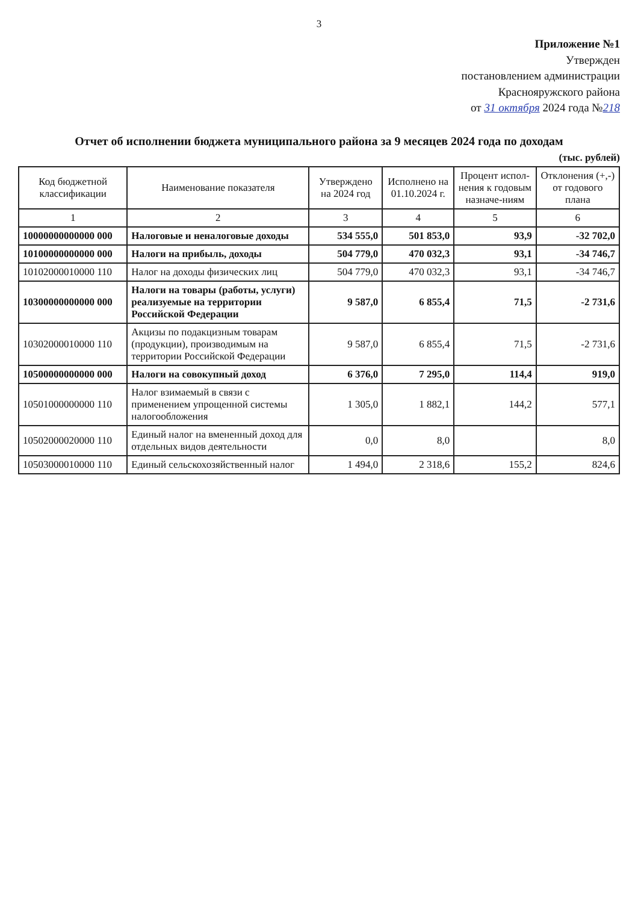3
Приложение №1
Утвержден
постановлением администрации
Краснояружского района
от 31 октября 2024 года №218
Отчет об исполнении бюджета муниципального района за 9 месяцев 2024 года по доходам
(тыс. рублей)
| Код бюджетной классификации | Наименование показателя | Утверждено на 2024 год | Исполнено на 01.10.2024 г. | Процент испол-нения к годовым назначе-ниям | Отклонения (+,-) от годового плана |
| --- | --- | --- | --- | --- | --- |
| 1 | 2 | 3 | 4 | 5 | 6 |
| 10000000000000 000 | Налоговые и неналоговые доходы | 534 555,0 | 501 853,0 | 93,9 | -32 702,0 |
| 10100000000000 000 | Налоги на прибыль, доходы | 504 779,0 | 470 032,3 | 93,1 | -34 746,7 |
| 10102000010000 110 | Налог на доходы физических лиц | 504 779,0 | 470 032,3 | 93,1 | -34 746,7 |
| 10300000000000 000 | Налоги на товары (работы, услуги) реализуемые на территории Российской Федерации | 9 587,0 | 6 855,4 | 71,5 | -2 731,6 |
| 10302000010000 110 | Акцизы по подакцизным товарам (продукции), производимым на территории Российской Федерации | 9 587,0 | 6 855,4 | 71,5 | -2 731,6 |
| 10500000000000 000 | Налоги на совокупный доход | 6 376,0 | 7 295,0 | 114,4 | 919,0 |
| 10501000000000 110 | Налог взимаемый в связи с применением упрощенной системы налогообложения | 1 305,0 | 1 882,1 | 144,2 | 577,1 |
| 10502000020000 110 | Единый налог на вмененный доход для отдельных видов деятельности | 0,0 | 8,0 | | 8,0 |
| 10503000010000 110 | Единый сельскохозяйственный налог | 1 494,0 | 2 318,6 | 155,2 | 824,6 |